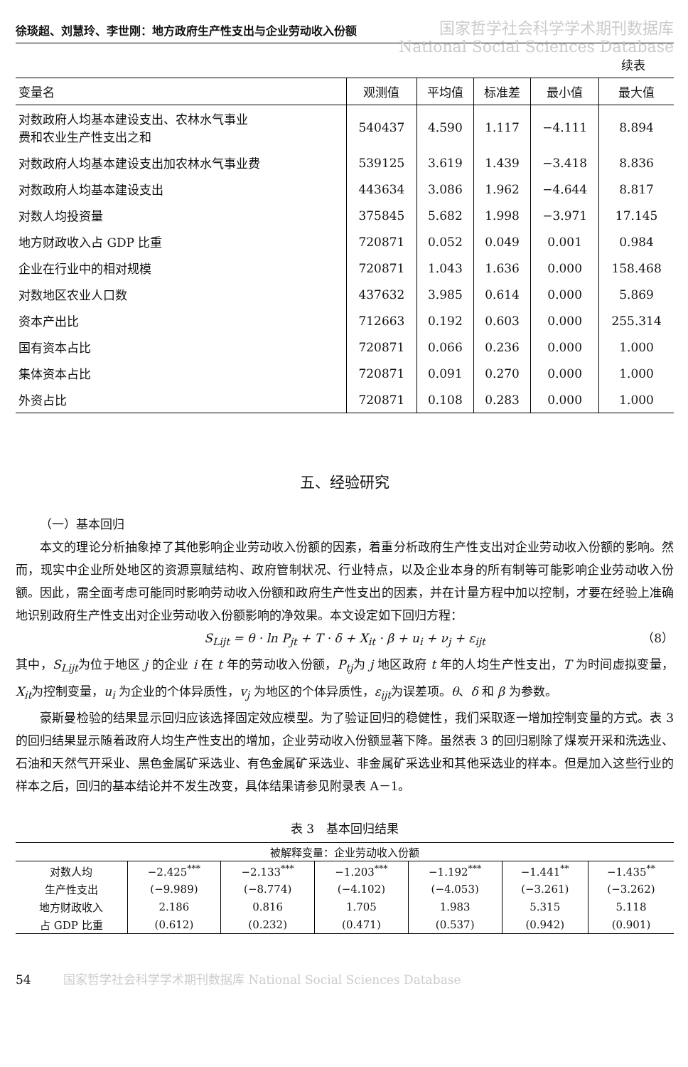徐琰超、刘慧玲、李世刚：地方政府生产性支出与企业劳动收入份额
国家哲学社会科学学术期刊数据库
National Social Sciences Database
续表
| 变量名 | 观测值 | 平均值 | 标准差 | 最小值 | 最大值 |
| --- | --- | --- | --- | --- | --- |
| 对数政府人均基本建设支出、农林水气事业 费和农业生产性支出之和 | 540437 | 4.590 | 1.117 | −4.111 | 8.894 |
| 对数政府人均基本建设支出加农林水气事业费 | 539125 | 3.619 | 1.439 | −3.418 | 8.836 |
| 对数政府人均基本建设支出 | 443634 | 3.086 | 1.962 | −4.644 | 8.817 |
| 对数人均投资量 | 375845 | 5.682 | 1.998 | −3.971 | 17.145 |
| 地方财政收入占 GDP 比重 | 720871 | 0.052 | 0.049 | 0.001 | 0.984 |
| 企业在行业中的相对规模 | 720871 | 1.043 | 1.636 | 0.000 | 158.468 |
| 对数地区农业人口数 | 437632 | 3.985 | 0.614 | 0.000 | 5.869 |
| 资本产出比 | 712663 | 0.192 | 0.603 | 0.000 | 255.314 |
| 国有资本占比 | 720871 | 0.066 | 0.236 | 0.000 | 1.000 |
| 集体资本占比 | 720871 | 0.091 | 0.270 | 0.000 | 1.000 |
| 外资占比 | 720871 | 0.108 | 0.283 | 0.000 | 1.000 |
五、经验研究
（一）基本回归
本文的理论分析抽象掉了其他影响企业劳动收入份额的因素，着重分析政府生产性支出对企业劳动收入份额的影响。然而，现实中企业所处地区的资源禀赋结构、政府管制状况、行业特点，以及企业本身的所有制等可能影响企业劳动收入份额。因此，需全面考虑可能同时影响劳动收入份额和政府生产性支出的因素，并在计量方程中加以控制，才要在经验上准确地识别政府生产性支出对企业劳动收入份额影响的净效果。本文设定如下回归方程：
S<sub>Lijt</sub> = θ · ln P<sub>jt</sub> + T · δ + X<sub>it</sub> · β + u<sub>i</sub> + ν<sub>j</sub> + ε<sub>ijt</sub> （8）
其中，S<sub>Lijt</sub>为位于地区 j 的企业 i 在 t 年的劳动收入份额，P<sub>tj</sub>为 j 地区政府 t 年的人均生产性支出，T 为时间虚拟变量，X<sub>it</sub>为控制变量，u<sub>i</sub> 为企业的个体异质性，v<sub>j</sub> 为地区的个体异质性，ε<sub>ijt</sub>为误差项。θ、δ 和 β 为参数。
豪斯曼检验的结果显示回归应该选择固定效应模型。为了验证回归的稳健性，我们采取逐一增加控制变量的方式。表 3 的回归结果显示随着政府人均生产性支出的增加，企业劳动收入份额显著下降。虽然表 3 的回归剔除了煤炭开采和洗选业、石油和天然气开采业、黑色金属矿采选业、有色金属矿采选业、非金属矿采选业和其他采选业的样本。但是加入这些行业的样本之后，回归的基本结论并不发生改变，具体结果请参见附录表 A－1。
表 3　基本回归结果
| 被解释变量：企业劳动收入份额 | | | | | | |
| 对数人均 | −2.425<sup>***</sup> | −2.133<sup>***</sup> | −1.203<sup>***</sup> | −1.192<sup>***</sup> | −1.441<sup>**</sup> | −1.435<sup>**</sup> |
| 生产性支出 | (−9.989) | (−8.774) | (−4.102) | (−4.053) | (−3.261) | (−3.262) |
| 地方财政收入 | 2.186 | 0.816 | 1.705 | 1.983 | 5.315 | 5.118 |
| 占 GDP 比重 | (0.612) | (0.232) | (0.471) | (0.537) | (0.942) | (0.901) |
54 国家哲学社会科学学术期刊数据库 National Social Sciences Database